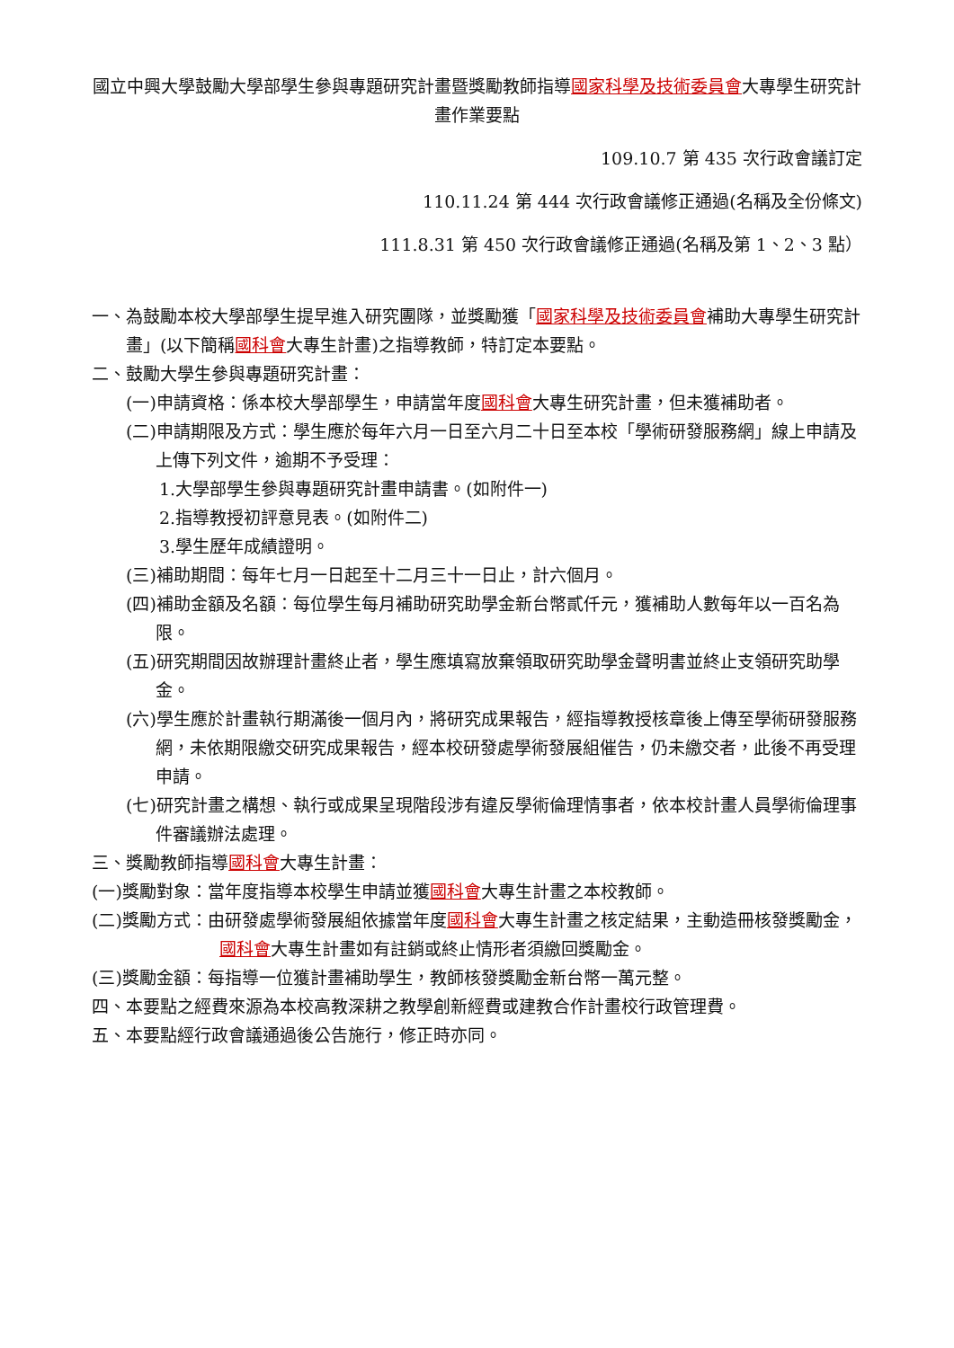國立中興大學鼓勵大學部學生參與專題研究計畫暨獎勵教師指導國家科學及技術委員會大專學生研究計畫作業要點
109.10.7 第 435 次行政會議訂定
110.11.24 第 444 次行政會議修正通過(名稱及全份條文)
111.8.31 第 450 次行政會議修正通過(名稱及第 1、2、3 點）
一、為鼓勵本校大學部學生提早進入研究團隊，並獎勵獲「國家科學及技術委員會補助大專學生研究計畫」(以下簡稱國科會大專生計畫)之指導教師，特訂定本要點。
二、鼓勵大學生參與專題研究計畫：
(一)申請資格：係本校大學部學生，申請當年度國科會大專生研究計畫，但未獲補助者。
(二)申請期限及方式：學生應於每年六月一日至六月二十日至本校「學術研發服務網」線上申請及上傳下列文件，逾期不予受理：
1.大學部學生參與專題研究計畫申請書。(如附件一)
2.指導教授初評意見表。(如附件二)
3.學生歷年成績證明。
(三)補助期間：每年七月一日起至十二月三十一日止，計六個月。
(四)補助金額及名額：每位學生每月補助研究助學金新台幣貳仟元，獲補助人數每年以一百名為限。
(五)研究期間因故辦理計畫終止者，學生應填寫放棄領取研究助學金聲明書並終止支領研究助學金。
(六)學生應於計畫執行期滿後一個月內，將研究成果報告，經指導教授核章後上傳至學術研發服務網，未依期限繳交研究成果報告，經本校研發處學術發展組催告，仍未繳交者，此後不再受理申請。
(七)研究計畫之構想、執行或成果呈現階段涉有違反學術倫理情事者，依本校計畫人員學術倫理事件審議辦法處理。
三、獎勵教師指導國科會大專生計畫：
(一)獎勵對象：當年度指導本校學生申請並獲國科會大專生計畫之本校教師。
(二)獎勵方式：由研發處學術發展組依據當年度國科會大專生計畫之核定結果，主動造冊核發獎勵金，國科會大專生計畫如有註銷或終止情形者須繳回獎勵金。
(三)獎勵金額：每指導一位獲計畫補助學生，教師核發獎勵金新台幣一萬元整。
四、本要點之經費來源為本校高教深耕之教學創新經費或建教合作計畫校行政管理費。
五、本要點經行政會議通過後公告施行，修正時亦同。